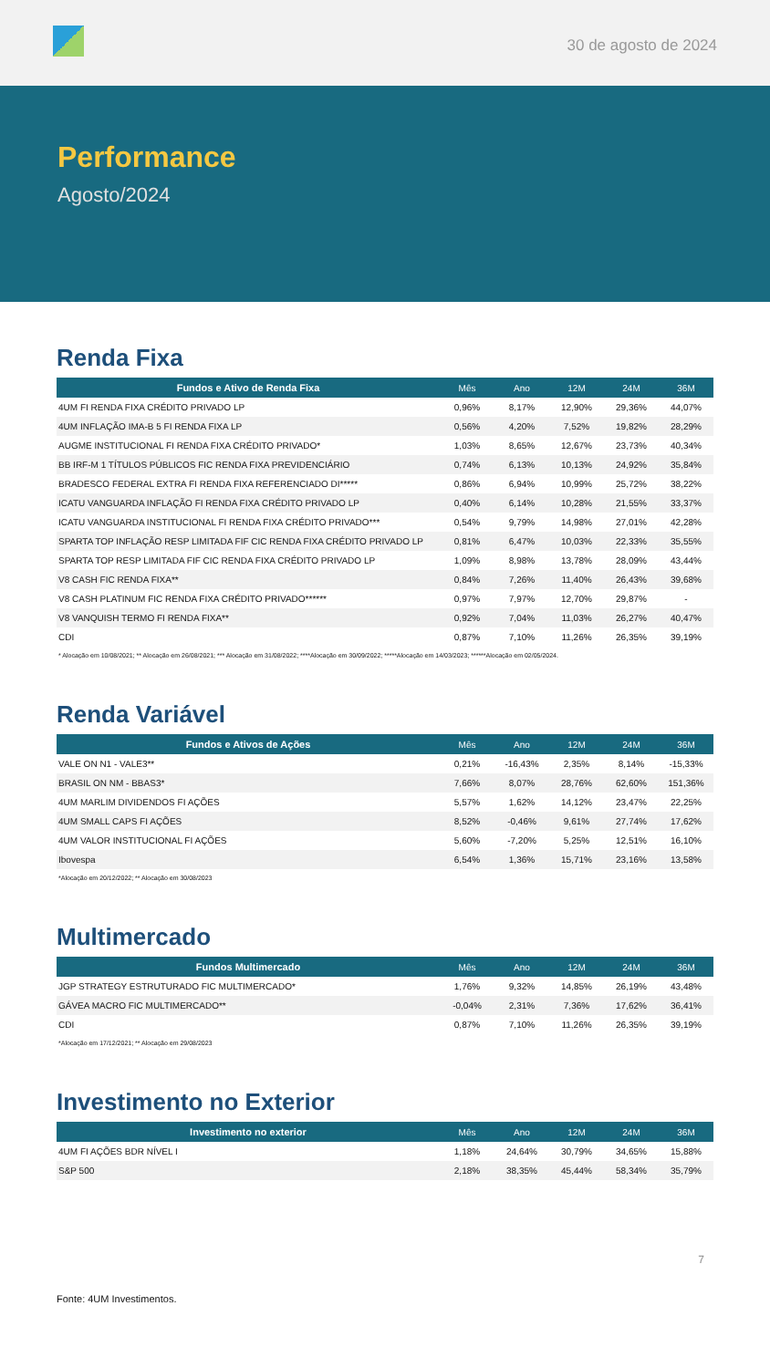30 de agosto de 2024
Performance
Agosto/2024
Renda Fixa
| Fundos e Ativo de Renda Fixa | Mês | Ano | 12M | 24M | 36M |
| --- | --- | --- | --- | --- | --- |
| 4UM FI RENDA FIXA CRÉDITO PRIVADO LP | 0,96% | 8,17% | 12,90% | 29,36% | 44,07% |
| 4UM INFLAÇÃO IMA-B 5 FI RENDA FIXA LP | 0,56% | 4,20% | 7,52% | 19,82% | 28,29% |
| AUGME INSTITUCIONAL FI RENDA FIXA CRÉDITO PRIVADO* | 1,03% | 8,65% | 12,67% | 23,73% | 40,34% |
| BB IRF-M 1 TÍTULOS PÚBLICOS FIC RENDA FIXA PREVIDENCIÁRIO | 0,74% | 6,13% | 10,13% | 24,92% | 35,84% |
| BRADESCO FEDERAL EXTRA FI RENDA FIXA REFERENCIADO DI***** | 0,86% | 6,94% | 10,99% | 25,72% | 38,22% |
| ICATU VANGUARDA INFLAÇÃO FI RENDA FIXA CRÉDITO PRIVADO LP | 0,40% | 6,14% | 10,28% | 21,55% | 33,37% |
| ICATU VANGUARDA INSTITUCIONAL FI RENDA FIXA CRÉDITO PRIVADO*** | 0,54% | 9,79% | 14,98% | 27,01% | 42,28% |
| SPARTA TOP INFLAÇÃO RESP LIMITADA FIF CIC RENDA FIXA CRÉDITO PRIVADO LP | 0,81% | 6,47% | 10,03% | 22,33% | 35,55% |
| SPARTA TOP RESP LIMITADA FIF CIC RENDA FIXA CRÉDITO PRIVADO LP | 1,09% | 8,98% | 13,78% | 28,09% | 43,44% |
| V8 CASH FIC RENDA FIXA** | 0,84% | 7,26% | 11,40% | 26,43% | 39,68% |
| V8 CASH PLATINUM FIC RENDA FIXA CRÉDITO PRIVADO****** | 0,97% | 7,97% | 12,70% | 29,87% | - |
| V8 VANQUISH TERMO FI RENDA FIXA** | 0,92% | 7,04% | 11,03% | 26,27% | 40,47% |
| CDI | 0,87% | 7,10% | 11,26% | 26,35% | 39,19% |
* Alocação em 10/08/2021; ** Alocação em 26/08/2021; *** Alocação em 31/08/2022; ****Alocação em 30/09/2022; *****Alocação em 14/03/2023; ******Alocação em 02/05/2024.
Renda Variável
| Fundos e Ativos de Ações | Mês | Ano | 12M | 24M | 36M |
| --- | --- | --- | --- | --- | --- |
| VALE ON N1 - VALE3** | 0,21% | -16,43% | 2,35% | 8,14% | -15,33% |
| BRASIL ON NM - BBAS3* | 7,66% | 8,07% | 28,76% | 62,60% | 151,36% |
| 4UM MARLIM DIVIDENDOS FI AÇÕES | 5,57% | 1,62% | 14,12% | 23,47% | 22,25% |
| 4UM SMALL CAPS FI AÇÕES | 8,52% | -0,46% | 9,61% | 27,74% | 17,62% |
| 4UM VALOR INSTITUCIONAL FI AÇÕES | 5,60% | -7,20% | 5,25% | 12,51% | 16,10% |
| Ibovespa | 6,54% | 1,36% | 15,71% | 23,16% | 13,58% |
*Alocação em 20/12/2022; ** Alocação em 30/08/2023
Multimercado
| Fundos Multimercado | Mês | Ano | 12M | 24M | 36M |
| --- | --- | --- | --- | --- | --- |
| JGP STRATEGY ESTRUTURADO FIC MULTIMERCADO* | 1,76% | 9,32% | 14,85% | 26,19% | 43,48% |
| GÁVEA MACRO FIC MULTIMERCADO** | -0,04% | 2,31% | 7,36% | 17,62% | 36,41% |
| CDI | 0,87% | 7,10% | 11,26% | 26,35% | 39,19% |
*Alocação em 17/12/2021; ** Alocação em 29/08/2023
Investimento no Exterior
| Investimento no exterior | Mês | Ano | 12M | 24M | 36M |
| --- | --- | --- | --- | --- | --- |
| 4UM FI AÇÕES BDR NÍVEL I | 1,18% | 24,64% | 30,79% | 34,65% | 15,88% |
| S&P 500 | 2,18% | 38,35% | 45,44% | 58,34% | 35,79% |
7
Fonte: 4UM Investimentos.